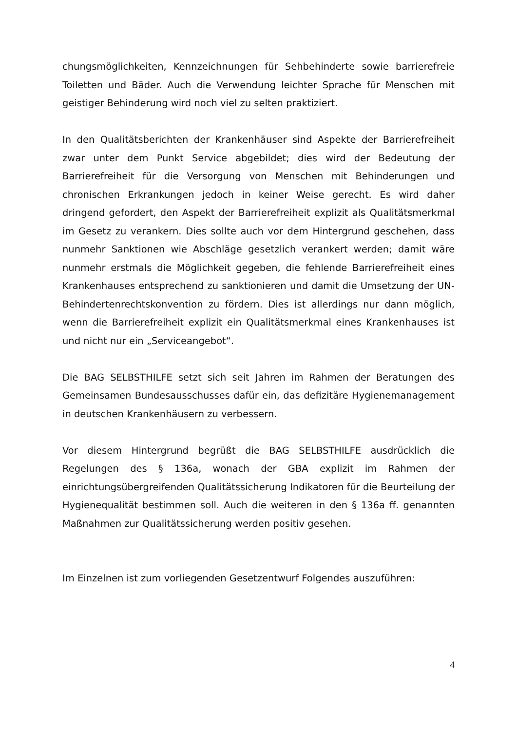chungsmöglichkeiten, Kennzeichnungen für Sehbehinderte sowie barrierefreie Toiletten und Bäder. Auch die Verwendung leichter Sprache für Menschen mit geistiger Behinderung wird noch viel zu selten praktiziert.
In den Qualitätsberichten der Krankenhäuser sind Aspekte der Barrierefreiheit zwar unter dem Punkt Service abgebildet; dies wird der Bedeutung der Barrierefreiheit für die Versorgung von Menschen mit Behinderungen und chronischen Erkrankungen jedoch in keiner Weise gerecht. Es wird daher dringend gefordert, den Aspekt der Barrierefreiheit explizit als Qualitätsmerkmal im Gesetz zu verankern. Dies sollte auch vor dem Hintergrund geschehen, dass nunmehr Sanktionen wie Abschläge gesetzlich verankert werden; damit wäre nunmehr erstmals die Möglichkeit gegeben, die fehlende Barrierefreiheit eines Krankenhauses entsprechend zu sanktionieren und damit die Umsetzung der UN-Behindertenrechtskonvention zu fördern. Dies ist allerdings nur dann möglich, wenn die Barrierefreiheit explizit ein Qualitätsmerkmal eines Krankenhauses ist und nicht nur ein „Serviceangebot“.
Die BAG SELBSTHILFE setzt sich seit Jahren im Rahmen der Beratungen des Gemeinsamen Bundesausschusses dafür ein, das defizitäre Hygienemanagement in deutschen Krankenhäusern zu verbessern.
Vor diesem Hintergrund begrüßt die BAG SELBSTHILFE ausdrücklich die Regelungen des § 136a, wonach der GBA explizit im Rahmen der einrichtungsübergreifenden Qualitätssicherung Indikatoren für die Beurteilung der Hygienequalität bestimmen soll. Auch die weiteren in den § 136a ff. genannten Maßnahmen zur Qualitätssicherung werden positiv gesehen.
Im Einzelnen ist zum vorliegenden Gesetzentwurf Folgendes auszuführen:
4